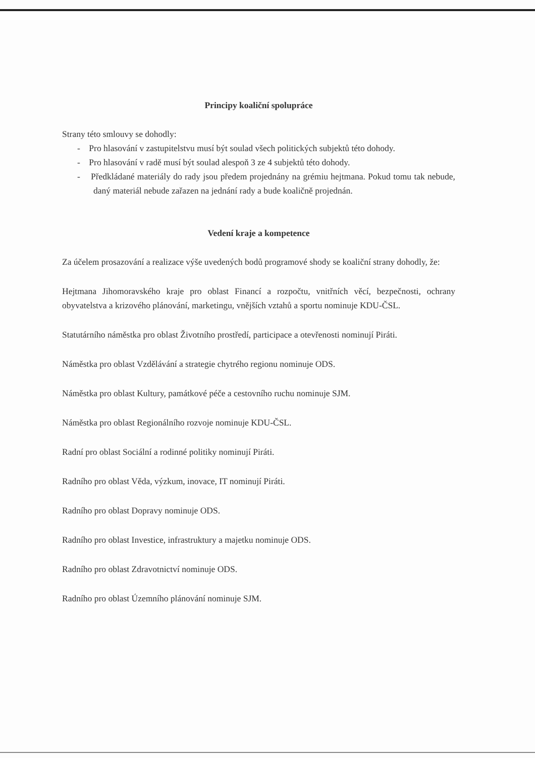Principy koaliční spolupráce
Strany této smlouvy se dohodly:
- Pro hlasování v zastupitelstvu musí být soulad všech politických subjektů této dohody.
- Pro hlasování v radě musí být soulad alespoň 3 ze 4 subjektů této dohody.
- Předkládané materiály do rady jsou předem projednány na grémiu hejtmana. Pokud tomu tak nebude, daný materiál nebude zařazen na jednání rady a bude koaličně projednán.
Vedení kraje a kompetence
Za účelem prosazování a realizace výše uvedených bodů programové shody se koaliční strany dohodly, že:
Hejtmana Jihomoravského kraje pro oblast Financí a rozpočtu, vnitřních věcí, bezpečnosti, ochrany obyvatelstva a krizového plánování, marketingu, vnějších vztahů a sportu nominuje KDU-ČSL.
Statutárního náměstka pro oblast Životního prostředí, participace a otevřenosti nominují Piráti.
Náměstka pro oblast Vzdělávání a strategie chytrého regionu nominuje ODS.
Náměstka pro oblast Kultury, památkové péče a cestovního ruchu nominuje SJM.
Náměstka pro oblast Regionálního rozvoje nominuje KDU-ČSL.
Radní pro oblast Sociální a rodinné politiky nominují Piráti.
Radního pro oblast Věda, výzkum, inovace, IT nominují Piráti.
Radního pro oblast Dopravy nominuje ODS.
Radního pro oblast Investice, infrastruktury a majetku nominuje ODS.
Radního pro oblast Zdravotnictví nominuje ODS.
Radního pro oblast Územního plánování nominuje SJM.